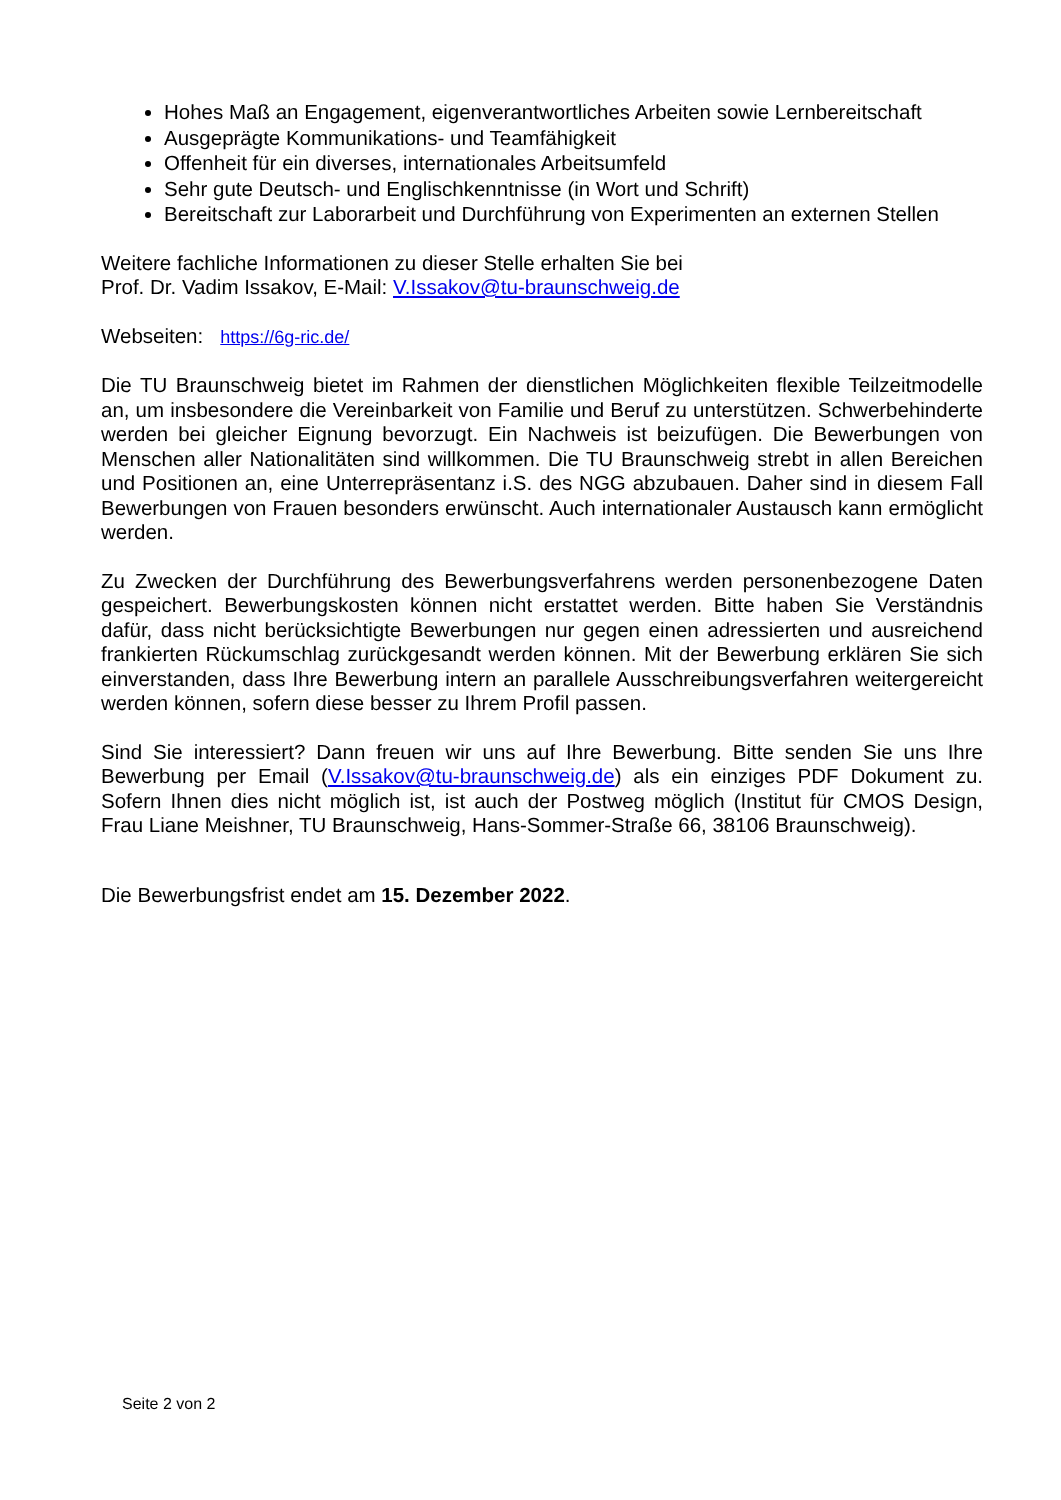Hohes Maß an Engagement, eigenverantwortliches Arbeiten sowie Lernbereitschaft
Ausgeprägte Kommunikations- und Teamfähigkeit
Offenheit für ein diverses, internationales Arbeitsumfeld
Sehr gute Deutsch- und Englischkenntnisse (in Wort und Schrift)
Bereitschaft zur Laborarbeit und Durchführung von Experimenten an externen Stellen
Weitere fachliche Informationen zu dieser Stelle erhalten Sie bei
Prof. Dr. Vadim Issakov, E-Mail: V.Issakov@tu-braunschweig.de
Webseiten: https://6g-ric.de/
Die TU Braunschweig bietet im Rahmen der dienstlichen Möglichkeiten flexible Teilzeitmodelle an, um insbesondere die Vereinbarkeit von Familie und Beruf zu unterstützen. Schwerbehinderte werden bei gleicher Eignung bevorzugt. Ein Nachweis ist beizufügen. Die Bewerbungen von Menschen aller Nationalitäten sind willkommen. Die TU Braunschweig strebt in allen Bereichen und Positionen an, eine Unterrepräsentanz i.S. des NGG abzubauen. Daher sind in diesem Fall Bewerbungen von Frauen besonders erwünscht. Auch internationaler Austausch kann ermöglicht werden.
Zu Zwecken der Durchführung des Bewerbungsverfahrens werden personenbezogene Daten gespeichert. Bewerbungskosten können nicht erstattet werden. Bitte haben Sie Verständnis dafür, dass nicht berücksichtigte Bewerbungen nur gegen einen adressierten und ausreichend frankierten Rückumschlag zurückgesandt werden können. Mit der Bewerbung erklären Sie sich einverstanden, dass Ihre Bewerbung intern an parallele Ausschreibungsverfahren weitergereicht werden können, sofern diese besser zu Ihrem Profil passen.
Sind Sie interessiert? Dann freuen wir uns auf Ihre Bewerbung. Bitte senden Sie uns Ihre Bewerbung per Email (V.Issakov@tu-braunschweig.de) als ein einziges PDF Dokument zu. Sofern Ihnen dies nicht möglich ist, ist auch der Postweg möglich (Institut für CMOS Design, Frau Liane Meishner, TU Braunschweig, Hans-Sommer-Straße 66, 38106 Braunschweig).
Die Bewerbungsfrist endet am 15. Dezember 2022.
Seite 2 von 2